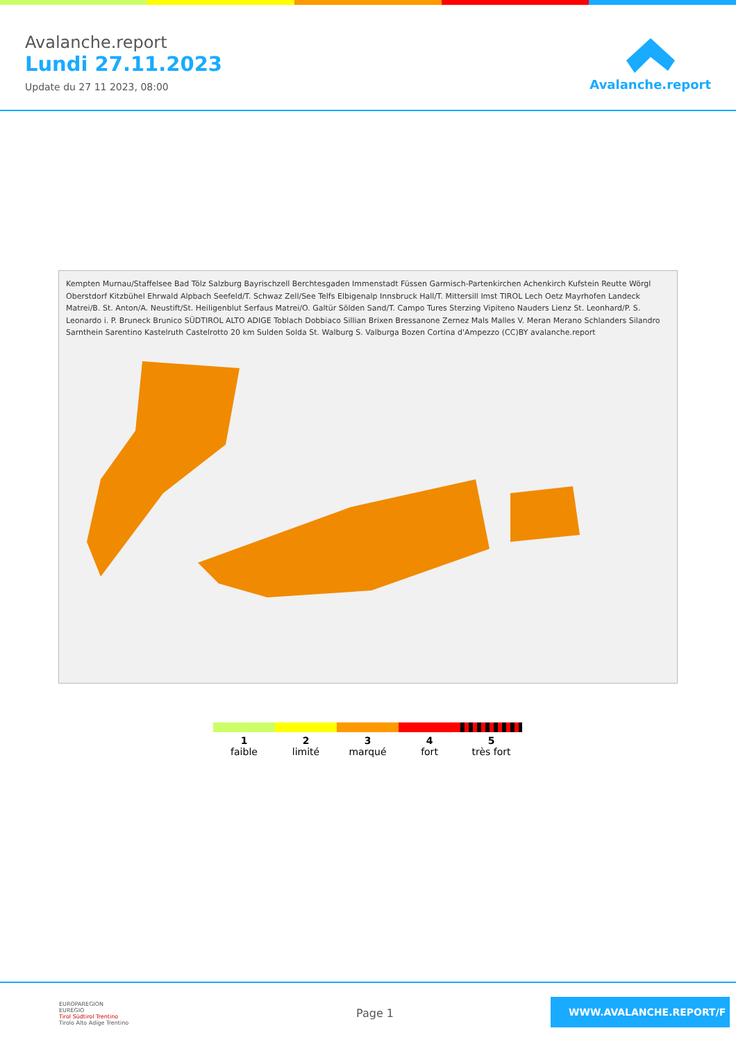Avalanche.report
Lundi 27.11.2023
Update du 27 11 2023, 08:00
Avalanche.report
Kempten Murnau/Staffelsee Bad Tölz Salzburg Bayrischzell Berchtesgaden Immenstadt Füssen Garmisch-Partenkirchen Achenkirch Kufstein Reutte Wörgl Oberstdorf Kitzbühel Ehrwald Alpbach Seefeld/T. Schwaz Zell/See Telfs Elbigenalp Innsbruck Hall/T. Mittersill Imst TIROL Lech Oetz Mayrhofen Landeck Matrei/B. St. Anton/A. Neustift/St. Heiligenblut Serfaus Matrei/O. Galtür Sölden Sand/T. Campo Tures Sterzing Vipiteno Nauders Lienz St. Leonhard/P. S. Leonardo i. P. Bruneck Brunico SÜDTIROL ALTO ADIGE Toblach Dobbiaco Sillian Brixen Bressanone Zernez Mals Malles V. Meran Merano Schlanders Silandro Sarnthein Sarentino Kastelruth Castelrotto 20 km Sulden Solda St. Walburg S. Valburga Bozen Cortina d'Ampezzo (CC)BY avalanche.report
1
faible
2
limité
3
marqué
4
fort
5
très fort
EUROPAREGION
EUREGIO
Tirol Südtirol Trentino
Tirolo Alto Adige Trentino
Page 1
WWW.AVALANCHE.REPORT/F